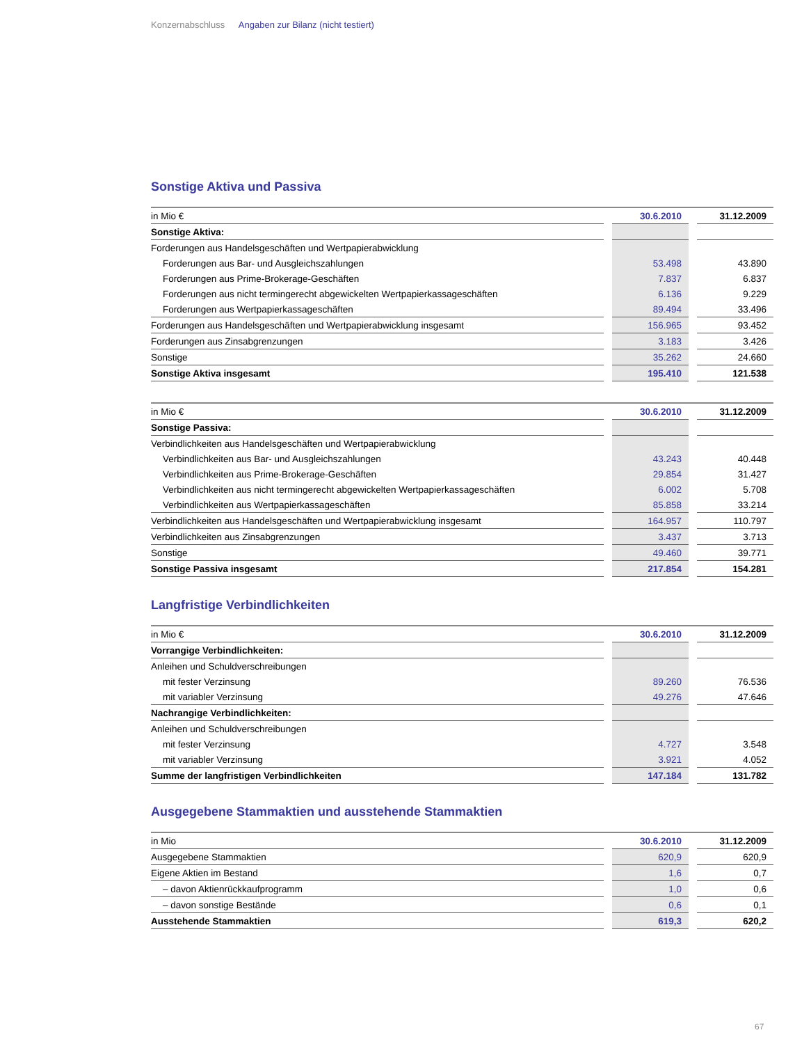Konzernabschluss Angaben zur Bilanz (nicht testiert)
Sonstige Aktiva und Passiva
| in Mio € | | 30.6.2010 | | 31.12.2009 |
| Sonstige Aktiva: | | | | |
| Forderungen aus Handelsgeschäften und Wertpapierabwicklung | | | | |
| Forderungen aus Bar- und Ausgleichszahlungen | | 53.498 | | 43.890 |
| Forderungen aus Prime-Brokerage-Geschäften | | 7.837 | | 6.837 |
| Forderungen aus nicht termingerecht abgewickelten Wertpapierkassageschäften | | 6.136 | | 9.229 |
| Forderungen aus Wertpapierkassageschäften | | 89.494 | | 33.496 |
| Forderungen aus Handelsgeschäften und Wertpapierabwicklung insgesamt | | 156.965 | | 93.452 |
| Forderungen aus Zinsabgrenzungen | | 3.183 | | 3.426 |
| Sonstige | | 35.262 | | 24.660 |
| Sonstige Aktiva insgesamt | | 195.410 | | 121.538 |
| in Mio € | | 30.6.2010 | | 31.12.2009 |
| Sonstige Passiva: | | | | |
| Verbindlichkeiten aus Handelsgeschäften und Wertpapierabwicklung | | | | |
| Verbindlichkeiten aus Bar- und Ausgleichszahlungen | | 43.243 | | 40.448 |
| Verbindlichkeiten aus Prime-Brokerage-Geschäften | | 29.854 | | 31.427 |
| Verbindlichkeiten aus nicht termingerecht abgewickelten Wertpapierkassageschäften | | 6.002 | | 5.708 |
| Verbindlichkeiten aus Wertpapierkassageschäften | | 85.858 | | 33.214 |
| Verbindlichkeiten aus Handelsgeschäften und Wertpapierabwicklung insgesamt | | 164.957 | | 110.797 |
| Verbindlichkeiten aus Zinsabgrenzungen | | 3.437 | | 3.713 |
| Sonstige | | 49.460 | | 39.771 |
| Sonstige Passiva insgesamt | | 217.854 | | 154.281 |
Langfristige Verbindlichkeiten
| in Mio € | | 30.6.2010 | | 31.12.2009 |
| Vorrangige Verbindlichkeiten: | | | | |
| Anleihen und Schuldverschreibungen | | | | |
| mit fester Verzinsung | | 89.260 | | 76.536 |
| mit variabler Verzinsung | | 49.276 | | 47.646 |
| Nachrangige Verbindlichkeiten: | | | | |
| Anleihen und Schuldverschreibungen | | | | |
| mit fester Verzinsung | | 4.727 | | 3.548 |
| mit variabler Verzinsung | | 3.921 | | 4.052 |
| Summe der langfristigen Verbindlichkeiten | | 147.184 | | 131.782 |
Ausgegebene Stammaktien und ausstehende Stammaktien
| in Mio | | 30.6.2010 | | 31.12.2009 |
| Ausgegebene Stammaktien | | 620,9 | | 620,9 |
| Eigene Aktien im Bestand | | 1,6 | | 0,7 |
| – davon Aktienrückkaufprogramm | | 1,0 | | 0,6 |
| – davon sonstige Bestände | | 0,6 | | 0,1 |
| Ausstehende Stammaktien | | 619,3 | | 620,2 |
67